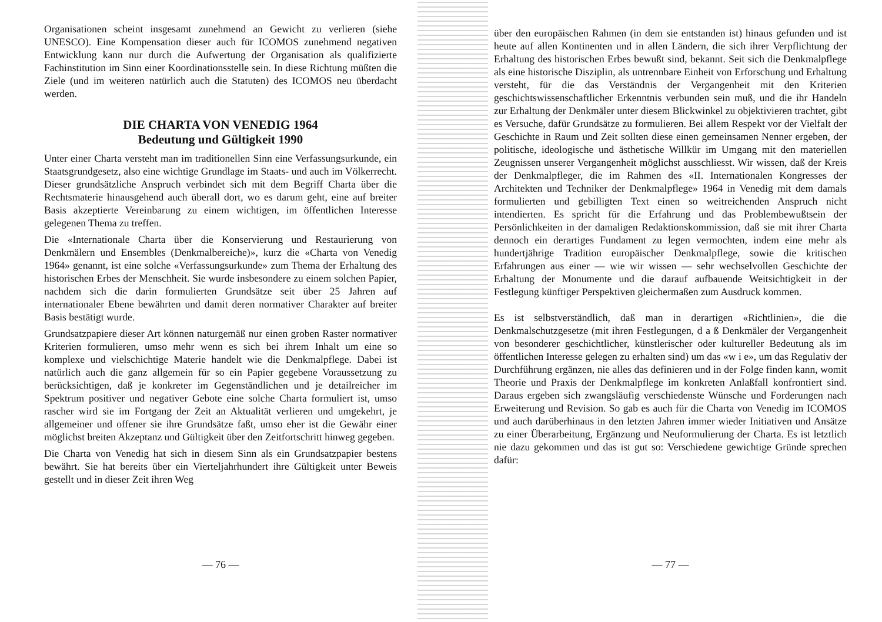Organisationen scheint insgesamt zunehmend an Gewicht zu verlieren (siehe UNESCO). Eine Kompensation dieser auch für ICOMOS zunehmend negativen Entwicklung kann nur durch die Aufwertung der Organisation als qualifizierte Fachinstitution im Sinn einer Koordinationsstelle sein. In diese Richtung müßten die Ziele (und im weiteren natürlich auch die Statuten) des ICOMOS neu überdacht werden.
DIE CHARTA VON VENEDIG 1964
Bedeutung und Gültigkeit 1990
Unter einer Charta versteht man im traditionellen Sinn eine Verfassungsurkunde, ein Staatsgrundgesetz, also eine wichtige Grundlage im Staats- und auch im Völkerrecht. Dieser grundsätzliche Anspruch verbindet sich mit dem Begriff Charta über die Rechtsmaterie hinausgehend auch überall dort, wo es darum geht, eine auf breiter Basis akzeptierte Vereinbarung zu einem wichtigen, im öffentlichen Interesse gelegenen Thema zu treffen.
Die «Internationale Charta über die Konservierung und Restaurierung von Denkmälern und Ensembles (Denkmalbereiche)», kurz die «Charta von Venedig 1964» genannt, ist eine solche «Verfassungsurkunde» zum Thema der Erhaltung des historischen Erbes der Menschheit. Sie wurde insbesondere zu einem solchen Papier, nachdem sich die darin formulierten Grundsätze seit über 25 Jahren auf internationaler Ebene bewährten und damit deren normativer Charakter auf breiter Basis bestätigt wurde.
Grundsatzpapiere dieser Art können naturgemäß nur einen groben Raster normativer Kriterien formulieren, umso mehr wenn es sich bei ihrem Inhalt um eine so komplexe und vielschichtige Materie handelt wie die Denkmalpflege. Dabei ist natürlich auch die ganz allgemein für so ein Papier gegebene Voraussetzung zu berücksichtigen, daß je konkreter im Gegenständlichen und je detailreicher im Spektrum positiver und negativer Gebote eine solche Charta formuliert ist, umso rascher wird sie im Fortgang der Zeit an Aktualität verlieren und umgekehrt, je allgemeiner und offener sie ihre Grundsätze faßt, umso eher ist die Gewähr einer möglichst breiten Akzeptanz und Gültigkeit über den Zeitfortschritt hinweg gegeben.
Die Charta von Venedig hat sich in diesem Sinn als ein Grundsatzpapier bestens bewährt. Sie hat bereits über ein Vierteljahrhundert ihre Gültigkeit unter Beweis gestellt und in dieser Zeit ihren Weg
— 76 —
über den europäischen Rahmen (in dem sie entstanden ist) hinaus gefunden und ist heute auf allen Kontinenten und in allen Ländern, die sich ihrer Verpflichtung der Erhaltung des historischen Erbes bewußt sind, bekannt. Seit sich die Denkmalpflege als eine historische Disziplin, als untrennbare Einheit von Erforschung und Erhaltung versteht, für die das Verständnis der Vergangenheit mit den Kriterien geschichtswissenschaftlicher Erkenntnis verbunden sein muß, und die ihr Handeln zur Erhaltung der Denkmäler unter diesem Blickwinkel zu objektivieren trachtet, gibt es Versuche, dafür Grundsätze zu formulieren. Bei allem Respekt vor der Vielfalt der Geschichte in Raum und Zeit sollten diese einen gemeinsamen Nenner ergeben, der politische, ideologische und ästhetische Willkür im Umgang mit den materiellen Zeugnissen unserer Vergangenheit möglichst ausschliesst. Wir wissen, daß der Kreis der Denkmalpfleger, die im Rahmen des «II. Internationalen Kongresses der Architekten und Techniker der Denkmalpflege» 1964 in Venedig mit dem damals formulierten und gebilligten Text einen so weitreichenden Anspruch nicht intendierten. Es spricht für die Erfahrung und das Problembewußtsein der Persönlichkeiten in der damaligen Redaktionskommission, daß sie mit ihrer Charta dennoch ein derartiges Fundament zu legen vermochten, indem eine mehr als hundertjährige Tradition europäischer Denkmalpflege, sowie die kritischen Erfahrungen aus einer — wie wir wissen — sehr wechselvollen Geschichte der Erhaltung der Monumente und die darauf aufbauende Weitsichtigkeit in der Festlegung künftiger Perspektiven gleichermaßen zum Ausdruck kommen.
Es ist selbstverständlich, daß man in derartigen «Richtlinien», die die Denkmalschutzgesetze (mit ihren Festlegungen, d a ß Denkmäler der Vergangenheit von besonderer geschichtlicher, künstlerischer oder kultureller Bedeutung als im öffentlichen Interesse gelegen zu erhalten sind) um das «w i e», um das Regulativ der Durchführung ergänzen, nie alles das definieren und in der Folge finden kann, womit Theorie und Praxis der Denkmalpflege im konkreten Anlaßfall konfrontiert sind. Daraus ergeben sich zwangsläufig verschiedenste Wünsche und Forderungen nach Erweiterung und Revision. So gab es auch für die Charta von Venedig im ICOMOS und auch darüberhinaus in den letzten Jahren immer wieder Initiativen und Ansätze zu einer Überarbeitung, Ergänzung und Neuformulierung der Charta. Es ist letztlich nie dazu gekommen und das ist gut so: Verschiedene gewichtige Gründe sprechen dafür:
— 77 —